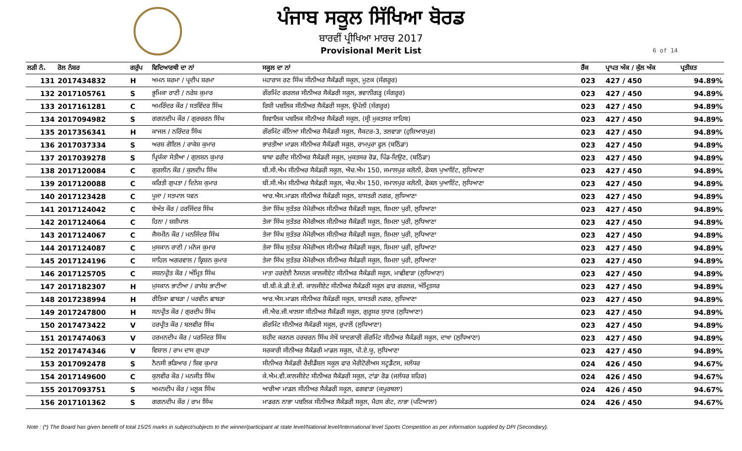ਪੰਜਾਬ ਸਕੂਲ ਸਿੱਖਿਆ ਬੋਰਡ
ਬਾਰਵੀਂ ਪ੍ਰੀਖਿਆ ਮਾਰਚ 2017
Provisional Merit List
6 of 14
| ਲੜੀ ਨੰ. | ਰੋਲ ਨੰਬਰ | ਗਰੁੱਪ | ਵਿਦਿਆਰਥੀ ਦਾ ਨਾਂ | ਸਕੂਲ ਦਾ ਨਾਂ | ਰੈਂਕ | ਪ੍ਰਾਪਤ ਅੰਕ / ਕੁੱਲ ਅੰਕ | ਪ੍ਰਤੀਸ਼ਤ |
| --- | --- | --- | --- | --- | --- | --- | --- |
| 131 | 2017434832 | H | ਅਮਨ ਸ਼ਰਮਾ / ਪ੍ਰਦੀਪ ਸ਼ਰਮਾ | ਮਹਾਰਾਜ ਰਣ ਸਿੰਘ ਸੀਨੀਅਰ ਸੈਕੰਡਰੀ ਸਕੂਲ, ਮੂਣਕ (ਸੰਗਰੂਰ) | 023 | 427 / 450 | 94.89% |
| 132 | 2017105761 | S | ਭੂਮਿਕਾ ਰਾਣੀ / ਨਰੇਸ਼ ਕੁਮਾਰ | ਗੌਰਮਿੰਟ ਗਰਲਜ਼ ਸੀਨੀਅਰ ਸੈਕੰਡਰੀ ਸਕੂਲ, ਭਵਾਨੀਗੜ੍ਹ (ਸੰਗਰੂਰ) | 023 | 427 / 450 | 94.89% |
| 133 | 2017161281 | C | ਅਮਰਿੰਦਰ ਕੌਰ / ਸਤਵਿੰਦਰ ਸਿੰਘ | ਰਿਸ਼ੀ ਪਬਲਿਕ ਸੀਨੀਅਰ ਸੈਕੰਡਰੀ ਸਕੂਲ, ਉਪੱਲੀ (ਸੰਗਰੂਰ) | 023 | 427 / 450 | 94.89% |
| 134 | 2017094982 | S | ਗਗਨਦੀਪ ਕੌਰ / ਗੁਰਚਰਨ ਸਿੰਘ | ਸ਼ਿਵਾਲਿਕ ਪਬਲਿਕ ਸੀਨੀਅਰ ਸੈਕੰਡਰੀ ਸਕੂਲ, (ਸ੍ਰੀ ਮੁਕਤਸਰ ਸਾਹਿਬ) | 023 | 427 / 450 | 94.89% |
| 135 | 2017356341 | H | ਕਾਜਲ / ਨਰਿੰਦਰ ਸਿੰਘ | ਗੌਰਮਿੰਟ ਕੰਨਿਆ ਸੀਨੀਅਰ ਸੈਕੰਡਰੀ ਸਕੂਲ, ਸੈਕਟਰ-3, ਤਲਵਾੜਾ (ਹੁਸ਼ਿਆਰਪੁਰ) | 023 | 427 / 450 | 94.89% |
| 136 | 2017037334 | S | ਅਰਸ਼ ਗੋਇਲ / ਰਾਕੇਸ਼ ਕੁਮਾਰ | ਭਾਰਤੀਆ ਮਾਡਲ ਸੀਨੀਅਰ ਸੈਕੰਡਰੀ ਸਕੂਲ, ਰਾਮਪੁਰਾ ਫੂਲ (ਬਠਿੰਡਾ) | 023 | 427 / 450 | 94.89% |
| 137 | 2017039278 | S | ਪ੍ਰਿਯੰਕਾ ਸੇਤੀਆ / ਗੁਲਸ਼ਨ ਕੁਮਾਰ | ਬਾਬਾ ਫਰੀਦ ਸੀਨੀਅਰ ਸੈਕੰਡਰੀ ਸਕੂਲ, ਮੁਕਤਸਰ ਰੋਡ, ਪਿੰਡ-ਦਿਉਣ, (ਬਠਿੰਡਾ) | 023 | 427 / 450 | 94.89% |
| 138 | 2017120084 | C | ਗੁਰਲੀਨ ਕੌਰ / ਕੁਲਦੀਪ ਸਿੰਘ | ਬੀ.ਸੀ.ਐਮ ਸੀਨੀਅਰ ਸੈਕੰਡਰੀ ਸਕੂਲ, ਐਚ.ਐਮ 150, ਜਮਾਲਪੁਰ ਕਲੋਨੀ, ਫੋਕਲ ਪੁਆਇੰਟ, ਲੁਧਿਆਣਾ | 023 | 427 / 450 | 94.89% |
| 139 | 2017120088 | C | ਕਰਿਤੀ ਗੁਪਤਾ / ਦਿਨੇਸ਼ ਕੁਮਾਰ | ਬੀ.ਸੀ.ਐਮ ਸੀਨੀਅਰ ਸੈਕੰਡਰੀ ਸਕੂਲ, ਐਚ.ਐਮ 150, ਜਮਾਲਪੁਰ ਕਲੋਨੀ, ਫੋਕਲ ਪੁਆਇੰਟ, ਲੁਧਿਆਣਾ | 023 | 427 / 450 | 94.89% |
| 140 | 2017123428 | C | ਪੂਜਾ / ਸਤਪਾਲ ਧਵਨ | ਆਰ.ਐਸ.ਮਾਡਲ ਸੀਨੀਅਰ ਸੈਕੰਡਰੀ ਸਕੂਲ, ਸ਼ਾਸਤਰੀ ਨਗਰ, ਲੁਧਿਆਣਾ | 023 | 427 / 450 | 94.89% |
| 141 | 2017124042 | C | ਬੇਅੰਤ ਕੌਰ / ਹਰਜਿੰਦਰ ਸਿੰਘ | ਤੇਜਾ ਸਿੰਘ ਸੁਤੰਤਰ ਮੈਮੋਰੀਅਲ ਸੀਨੀਅਰ ਸੈਕੰਡਰੀ ਸਕੂਲ, ਸ਼ਿਮਲਾ ਪੁਰੀ, ਲੁਧਿਆਣਾ | 023 | 427 / 450 | 94.89% |
| 142 | 2017124064 | C | ਹਿਨਾ / ਸ਼ਸ਼ੀਪਾਲ | ਤੇਜਾ ਸਿੰਘ ਸੁਤੰਤਰ ਮੈਮੋਰੀਅਲ ਸੀਨੀਅਰ ਸੈਕੰਡਰੀ ਸਕੂਲ, ਸ਼ਿਮਲਾ ਪੁਰੀ, ਲੁਧਿਆਣਾ | 023 | 427 / 450 | 94.89% |
| 143 | 2017124067 | C | ਜੈਸਮੀਨ ਕੌਰ / ਮਨਜਿੰਦਰ ਸਿੰਘ | ਤੇਜਾ ਸਿੰਘ ਸੁਤੰਤਰ ਮੈਮੋਰੀਅਲ ਸੀਨੀਅਰ ਸੈਕੰਡਰੀ ਸਕੂਲ, ਸ਼ਿਮਲਾ ਪੁਰੀ, ਲੁਧਿਆਣਾ | 023 | 427 / 450 | 94.89% |
| 144 | 2017124087 | C | ਮੁਸਕਾਨ ਰਾਣੀ / ਮਨੋਜ ਕੁਮਾਰ | ਤੇਜਾ ਸਿੰਘ ਸੁਤੰਤਰ ਮੈਮੋਰੀਅਲ ਸੀਨੀਅਰ ਸੈਕੰਡਰੀ ਸਕੂਲ, ਸ਼ਿਮਲਾ ਪੁਰੀ, ਲੁਧਿਆਣਾ | 023 | 427 / 450 | 94.89% |
| 145 | 2017124196 | C | ਸਾਹਿਲ ਅਗਰਵਾਲ / ਕ੍ਰਿਸ਼ਨ ਕੁਮਾਰ | ਤੇਜਾ ਸਿੰਘ ਸੁਤੰਤਰ ਮੈਮੋਰੀਅਲ ਸੀਨੀਅਰ ਸੈਕੰਡਰੀ ਸਕੂਲ, ਸ਼ਿਮਲਾ ਪੁਰੀ, ਲੁਧਿਆਣਾ | 023 | 427 / 450 | 94.89% |
| 146 | 2017125705 | C | ਜਸ਼ਨਪ੍ਰੀਤ ਕੌਰ / ਅੰਮ੍ਰਿਤ ਸਿੰਘ | ਮਾਤਾ ਹਰਦੇਈ ਨੈਸਨਲ ਕਾਲਜੀਏਟ ਸੀਨੀਅਰ ਸੈਕੰਡਰੀ ਸਕੂਲ, ਮਾਛੀਵਾੜਾ (ਲੁਧਿਆਣਾ) | 023 | 427 / 450 | 94.89% |
| 147 | 2017182307 | H | ਮੁਸਕਾਨ ਭਾਟੀਆ / ਰਾਜੇਸ਼ ਭਾਟੀਆ | ਬੀ.ਬੀ.ਕੇ.ਡੀ.ਏ.ਵੀ. ਕਾਲਜੀਏਟ ਸੀਨੀਅਰ ਸੈਕੰਡਰੀ ਸਕੂਲ ਫਾਰ ਗਰਲਜ਼, ਅੰਮ੍ਰਿਤਸਰ | 023 | 427 / 450 | 94.89% |
| 148 | 2017238994 | H | ਰੀਤਿਕਾ ਛਾਬੜਾ / ਪਰਵੀਨ ਛਾਬੜਾ | ਆਰ.ਐਸ.ਮਾਡਲ ਸੀਨੀਅਰ ਸੈਕੰਡਰੀ ਸਕੂਲ, ਸ਼ਾਸਤਰੀ ਨਗਰ, ਲੁਧਿਆਣਾ | 023 | 427 / 450 | 94.89% |
| 149 | 2017247800 | H | ਸਨਪ੍ਰੀਤ ਕੌਰ / ਗੁਰਦੀਪ ਸਿੰਘ | ਜੀ.ਐਚ.ਜੀ.ਖਾਲਸਾ ਸੀਨੀਅਰ ਸੈਕੰਡਰੀ ਸਕੂਲ, ਗੁਰੂਸਰ ਸੁਧਾਰ (ਲੁਧਿਆਣਾ) | 023 | 427 / 450 | 94.89% |
| 150 | 2017473422 | V | ਹਰਪ੍ਰੀਤ ਕੌਰ / ਬਲਵੀਰ ਸਿੰਘ | ਗੌਰਮਿੰਟ ਸੀਨੀਅਰ ਸੈਕੰਡਰੀ ਸਕੂਲ, ਰੁਪਾਲੋਂ (ਲੁਧਿਆਣਾ) | 023 | 427 / 450 | 94.89% |
| 151 | 2017474063 | V | ਹਰਮਨਦੀਪ ਕੌਰ / ਪਰਮਿੰਦਰ ਸਿੰਘ | ਸ਼ਹੀਦ ਕਰਨਲ ਹਰਚਰਨ ਸਿੰਘ ਸੇਖੋਂ ਯਾਦਗਾਰੀ ਗੌਰਮਿੰਟ ਸੀਨੀਅਰ ਸੈਕੰਡਰੀ ਸਕੂਲ, ਦਾਖਾ (ਲੁਧਿਆਣਾ) | 023 | 427 / 450 | 94.89% |
| 152 | 2017474346 | V | ਵਿਸ਼ਾਲ / ਰਾਮ ਦਾਸ ਗੁਪਤਾ | ਸਰਕਾਰੀ ਸੀਨੀਅਰ ਸੈਕੰਡਰੀ ਮਾਡਲ ਸਕੂਲ, ਪੀ.ਏ.ਯੂ, ਲੁਧਿਆਣਾ | 023 | 427 / 450 | 94.89% |
| 153 | 2017092478 | S | ਨੈਨਸੀ ਭੜਿਆਰ / ਸ਼ਿਵ ਕੁਮਾਰ | ਸੀਨੀਅਰ ਸੈਕੰਡਰੀ ਰੈਜ਼ੀਡੈਂਸ਼ਲ ਸਕੂਲ ਫਾਰ ਮੈਰੀਟੋਰੀਅਸ ਸਟੂਡੈਂਟਸ, ਜਲੰਧਰ | 024 | 426 / 450 | 94.67% |
| 154 | 2017149600 | C | ਕੁਲਵੀਰ ਕੌਰ / ਮਨਜੀਤ ਸਿੰਘ | ਕੇ.ਐਮ.ਵੀ.ਕਾਲਜੀਏਟ ਸੀਨੀਅਰ ਸੈਕੰਡਰੀ ਸਕੂਲ, ਟਾਂਡਾ ਰੋਡ (ਜਲੰਧਰ ਸ਼ਹਿਰ) | 024 | 426 / 450 | 94.67% |
| 155 | 2017093751 | S | ਅਮਨਦੀਪ ਕੌਰ / ਮਲੂਕ ਸਿੰਘ | ਆਰੀਆ ਮਾਡਲ ਸੀਨੀਅਰ ਸੈਕੰਡਰੀ ਸਕੂਲ, ਫਗਵਾੜਾ (ਕਪੂਰਥਲਾ) | 024 | 426 / 450 | 94.67% |
| 156 | 2017101362 | S | ਗਗਨਦੀਪ ਕੌਰ / ਰਾਮ ਸਿੰਘ | ਮਾਡਰਨ ਨਾਭਾ ਪਬਲਿਕ ਸੀਨੀਅਰ ਸੈਕੰਡਰੀ ਸਕੂਲ, ਮੈਹਸ ਗੇਟ, ਨਾਭਾ (ਪਟਿਆਲਾ) | 024 | 426 / 450 | 94.67% |
Note : (*) The Board has given benefit of total 15/25 marks in subject/subjects to the winner/participant at state level/National level/International level Sports Competition as per information supplied by DPI (Secondary).